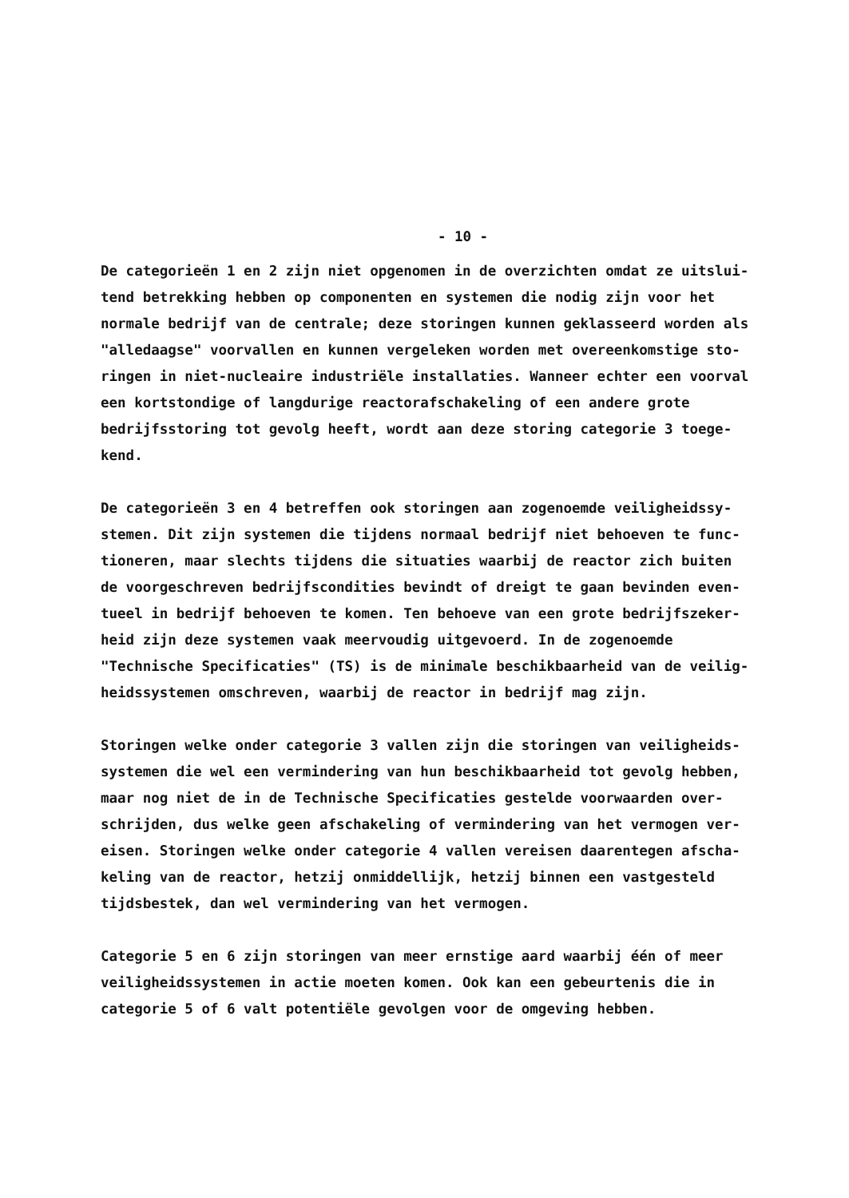- 10 -
De categorieën 1 en 2 zijn niet opgenomen in de overzichten omdat ze uitslui- tend betrekking hebben op componenten en systemen die nodig zijn voor het normale bedrijf van de centrale; deze storingen kunnen geklasseerd worden als "alledaagse" voorvallen en kunnen vergeleken worden met overeenkomstige sto- ringen in niet-nucleaire industriële installaties. Wanneer echter een voorval een kortstondige of langdurige reactorafschakeling of een andere grote bedrijfsstoring tot gevolg heeft, wordt aan deze storing categorie 3 toege- kend.
De categorieën 3 en 4 betreffen ook storingen aan zogenoemde veiligheidssy- stemen. Dit zijn systemen die tijdens normaal bedrijf niet behoeven te func- tioneren, maar slechts tijdens die situaties waarbij de reactor zich buiten de voorgeschreven bedrijfscondities bevindt of dreigt te gaan bevinden even- tueel in bedrijf behoeven te komen. Ten behoeve van een grote bedrijfszeker- heid zijn deze systemen vaak meervoudig uitgevoerd. In de zogenoemde "Technische Specificaties" (TS) is de minimale beschikbaarheid van de veilig- heidssystemen omschreven, waarbij de reactor in bedrijf mag zijn.
Storingen welke onder categorie 3 vallen zijn die storingen van veiligheids- systemen die wel een vermindering van hun beschikbaarheid tot gevolg hebben, maar nog niet de in de Technische Specificaties gestelde voorwaarden over- schrijden, dus welke geen afschakeling of vermindering van het vermogen ver- eisen. Storingen welke onder categorie 4 vallen vereisen daarentegen afscha- keling van de reactor, hetzij onmiddellijk, hetzij binnen een vastgesteld tijdsbestek, dan wel vermindering van het vermogen.
Categorie 5 en 6 zijn storingen van meer ernstige aard waarbij één of meer veiligheidssystemen in actie moeten komen. Ook kan een gebeurtenis die in categorie 5 of 6 valt potentiële gevolgen voor de omgeving hebben.